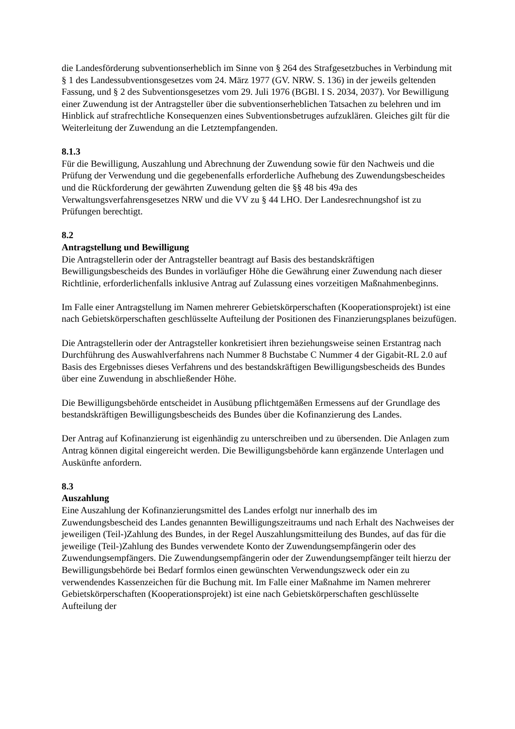die Landesförderung subventionserheblich im Sinne von § 264 des Strafgesetzbuches in Verbindung mit § 1 des Landessubventionsgesetzes vom 24. März 1977 (GV. NRW. S. 136) in der jeweils geltenden Fassung, und § 2 des Subventionsgesetzes vom 29. Juli 1976 (BGBl. I S. 2034, 2037). Vor Bewilligung einer Zuwendung ist der Antragsteller über die subventionserheblichen Tatsachen zu belehren und im Hinblick auf strafrechtliche Konsequenzen eines Subventionsbetruges aufzuklären. Gleiches gilt für die Weiterleitung der Zuwendung an die Letztempfangenden.
8.1.3
Für die Bewilligung, Auszahlung und Abrechnung der Zuwendung sowie für den Nachweis und die Prüfung der Verwendung und die gegebenenfalls erforderliche Aufhebung des Zuwendungsbescheides und die Rückforderung der gewährten Zuwendung gelten die §§ 48 bis 49a des Verwaltungsverfahrensgesetzes NRW und die VV zu § 44 LHO. Der Landesrechnungshof ist zu Prüfungen berechtigt.
8.2
Antragstellung und Bewilligung
Die Antragstellerin oder der Antragsteller beantragt auf Basis des bestandskräftigen Bewilligungsbescheids des Bundes in vorläufiger Höhe die Gewährung einer Zuwendung nach dieser Richtlinie, erforderlichenfalls inklusive Antrag auf Zulassung eines vorzeitigen Maßnahmenbeginns.
Im Falle einer Antragstellung im Namen mehrerer Gebietskörperschaften (Kooperationsprojekt) ist eine nach Gebietskörperschaften geschlüsselte Aufteilung der Positionen des Finanzierungsplanes beizufügen.
Die Antragstellerin oder der Antragsteller konkretisiert ihren beziehungsweise seinen Erstantrag nach Durchführung des Auswahlverfahrens nach Nummer 8 Buchstabe C Nummer 4 der Gigabit-RL 2.0 auf Basis des Ergebnisses dieses Verfahrens und des bestandskräftigen Bewilligungsbescheids des Bundes über eine Zuwendung in abschließender Höhe.
Die Bewilligungsbehörde entscheidet in Ausübung pflichtgemäßen Ermessens auf der Grundlage des bestandskräftigen Bewilligungsbescheids des Bundes über die Kofinanzierung des Landes.
Der Antrag auf Kofinanzierung ist eigenhändig zu unterschreiben und zu übersenden. Die Anlagen zum Antrag können digital eingereicht werden. Die Bewilligungsbehörde kann ergänzende Unterlagen und Auskünfte anfordern.
8.3
Auszahlung
Eine Auszahlung der Kofinanzierungsmittel des Landes erfolgt nur innerhalb des im Zuwendungsbescheid des Landes genannten Bewilligungszeitraums und nach Erhalt des Nachweises der jeweiligen (Teil-)Zahlung des Bundes, in der Regel Auszahlungsmitteilung des Bundes, auf das für die jeweilige (Teil-)Zahlung des Bundes verwendete Konto der Zuwendungsempfängerin oder des Zuwendungsempfängers. Die Zuwendungsempfängerin oder der Zuwendungsempfänger teilt hierzu der Bewilligungsbehörde bei Bedarf formlos einen gewünschten Verwendungszweck oder ein zu verwendendes Kassenzeichen für die Buchung mit. Im Falle einer Maßnahme im Namen mehrerer Gebietskörperschaften (Kooperationsprojekt) ist eine nach Gebietskörperschaften geschlüsselte Aufteilung der